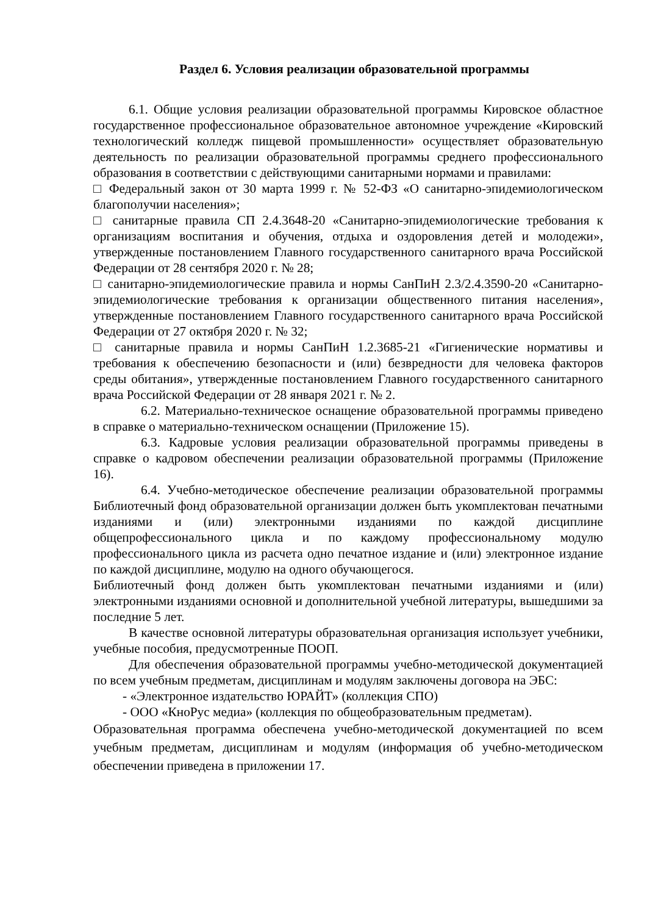Раздел 6. Условия реализации образовательной программы
6.1. Общие условия реализации образовательной программы Кировское областное государственное профессиональное образовательное автономное учреждение «Кировский технологический колледж пищевой промышленности» осуществляет образовательную деятельность по реализации образовательной программы среднего профессионального образования в соответствии с действующими санитарными нормами и правилами:
□ Федеральный закон от 30 марта 1999 г. № 52-ФЗ «О санитарно-эпидемиологическом благополучии населения»;
□ санитарные правила СП 2.4.3648-20 «Санитарно-эпидемиологические требования к организациям воспитания и обучения, отдыха и оздоровления детей и молодежи», утвержденные постановлением Главного государственного санитарного врача Российской Федерации от 28 сентября 2020 г. № 28;
□ санитарно-эпидемиологические правила и нормы СанПиН 2.3/2.4.3590-20 «Санитарно-эпидемиологические требования к организации общественного питания населения», утвержденные постановлением Главного государственного санитарного врача Российской Федерации от 27 октября 2020 г. № 32;
□ санитарные правила и нормы СанПиН 1.2.3685-21 «Гигиенические нормативы и требования к обеспечению безопасности и (или) безвредности для человека факторов среды обитания», утвержденные постановлением Главного государственного санитарного врача Российской Федерации от 28 января 2021 г. № 2.
6.2. Материально-техническое оснащение образовательной программы приведено в справке о материально-техническом оснащении (Приложение 15).
6.3. Кадровые условия реализации образовательной программы приведены в справке о кадровом обеспечении реализации образовательной программы (Приложение 16).
6.4. Учебно-методическое обеспечение реализации образовательной программы Библиотечный фонд образовательной организации должен быть укомплектован печатными изданиями и (или) электронными изданиями по каждой дисциплине общепрофессионального цикла и по каждому профессиональному модулю профессионального цикла из расчета одно печатное издание и (или) электронное издание по каждой дисциплине, модулю на одного обучающегося.
Библиотечный фонд должен быть укомплектован печатными изданиями и (или) электронными изданиями основной и дополнительной учебной литературы, вышедшими за последние 5 лет.
В качестве основной литературы образовательная организация использует учебники, учебные пособия, предусмотренные ПООП.
Для обеспечения образовательной программы учебно-методической документацией по всем учебным предметам, дисциплинам и модулям заключены договора на ЭБС:
- «Электронное издательство ЮРАЙТ» (коллекция СПО)
- ООО «КноРус медиа» (коллекция по общеобразовательным предметам).
Образовательная программа обеспечена учебно-методической документацией по всем учебным предметам, дисциплинам и модулям (информация об учебно-методическом обеспечении приведена в приложении 17.